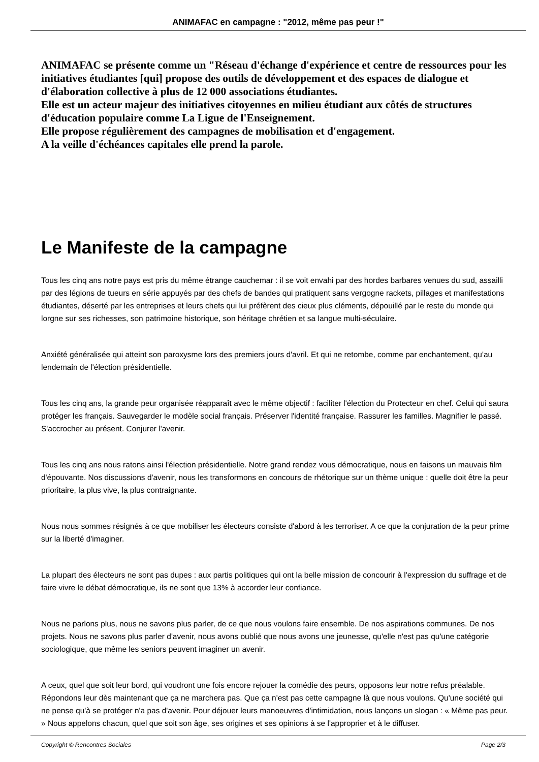ANIMAFAC en campagne : "2012, même pas peur !"
ANIMAFAC se présente comme un "Réseau d'échange d'expérience et centre de ressources pour les initiatives étudiantes [qui] propose des outils de développement et des espaces de dialogue et d'élaboration collective à plus de 12 000 associations étudiantes.
Elle est un acteur majeur des initiatives citoyennes en milieu étudiant aux côtés de structures d'éducation populaire comme La Ligue de l'Enseignement.
Elle propose régulièrement des campagnes de mobilisation et d'engagement.
A la veille d'échéances capitales elle prend la parole.
Le Manifeste de la campagne
Tous les cinq ans notre pays est pris du même étrange cauchemar : il se voit envahi par des hordes barbares venues du sud, assailli par des légions de tueurs en série appuyés par des chefs de bandes qui pratiquent sans vergogne rackets, pillages et manifestations étudiantes, déserté par les entreprises et leurs chefs qui lui préfèrent des cieux plus cléments, dépouillé par le reste du monde qui lorgne sur ses richesses, son patrimoine historique, son héritage chrétien et sa langue multi-séculaire.
Anxiété généralisée qui atteint son paroxysme lors des premiers jours d'avril. Et qui ne retombe, comme par enchantement, qu'au lendemain de l'élection présidentielle.
Tous les cinq ans, la grande peur organisée réapparaît avec le même objectif : faciliter l'élection du Protecteur en chef. Celui qui saura protéger les français. Sauvegarder le modèle social français. Préserver l'identité française. Rassurer les familles. Magnifier le passé. S'accrocher au présent. Conjurer l'avenir.
Tous les cinq ans nous ratons ainsi l'élection présidentielle. Notre grand rendez vous démocratique, nous en faisons un mauvais film d'épouvante. Nos discussions d'avenir, nous les transformons en concours de rhétorique sur un thème unique : quelle doit être la peur prioritaire, la plus vive, la plus contraignante.
Nous nous sommes résignés à ce que mobiliser les électeurs consiste d'abord à les terroriser. A ce que la conjuration de la peur prime sur la liberté d'imaginer.
La plupart des électeurs ne sont pas dupes : aux partis politiques qui ont la belle mission de concourir à l'expression du suffrage et de faire vivre le débat démocratique, ils ne sont que 13% à accorder leur confiance.
Nous ne parlons plus, nous ne savons plus parler, de ce que nous voulons faire ensemble. De nos aspirations communes. De nos projets. Nous ne savons plus parler d'avenir, nous avons oublié que nous avons une jeunesse, qu'elle n'est pas qu'une catégorie sociologique, que même les seniors peuvent imaginer un avenir.
A ceux, quel que soit leur bord, qui voudront une fois encore rejouer la comédie des peurs, opposons leur notre refus préalable. Répondons leur dès maintenant que ça ne marchera pas. Que ça n'est pas cette campagne là que nous voulons. Qu'une société qui ne pense qu'à se protéger n'a pas d'avenir. Pour déjouer leurs manoeuvres d'intimidation, nous lançons un slogan : « Même pas peur. » Nous appelons chacun, quel que soit son âge, ses origines et ses opinions à se l'approprier et à le diffuser.
Copyright © Rencontres Sociales Page 2/3